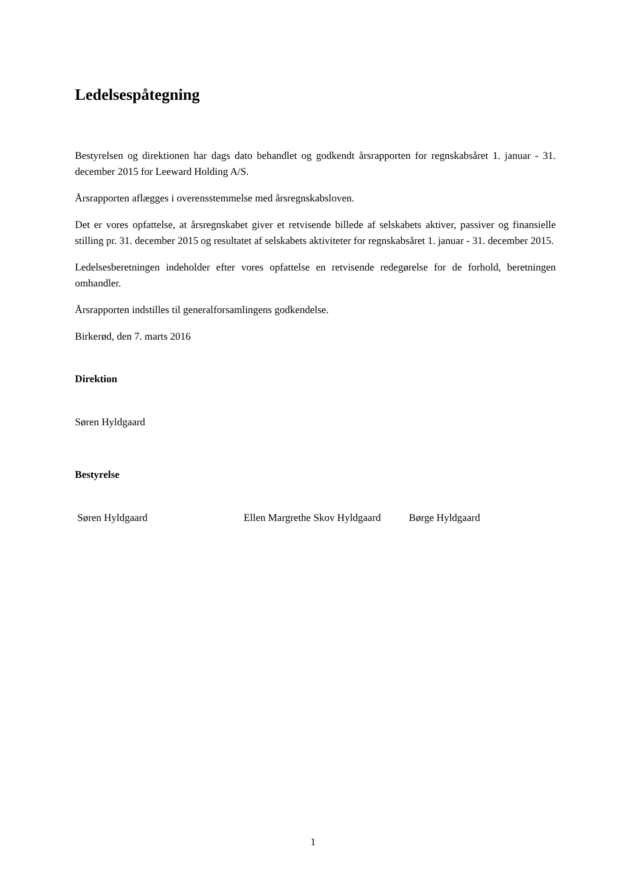Ledelsespåtegning
Bestyrelsen og direktionen har dags dato behandlet og godkendt årsrapporten for regnskabsåret 1. januar - 31. december 2015 for Leeward Holding A/S.
Årsrapporten aflægges i overensstemmelse med årsregnskabsloven.
Det er vores opfattelse, at årsregnskabet giver et retvisende billede af selskabets aktiver, passiver og finansielle stilling pr. 31. december 2015 og resultatet af selskabets aktiviteter for regnskabsåret 1. januar - 31. december 2015.
Ledelsesberetningen indeholder efter vores opfattelse en retvisende redegørelse for de forhold, beretningen omhandler.
Årsrapporten indstilles til generalforsamlingens godkendelse.
Birkerød, den 7. marts 2016
Direktion
Søren Hyldgaard
Bestyrelse
Søren Hyldgaard Ellen Margrethe Skov Hyldgaard Børge Hyldgaard
1